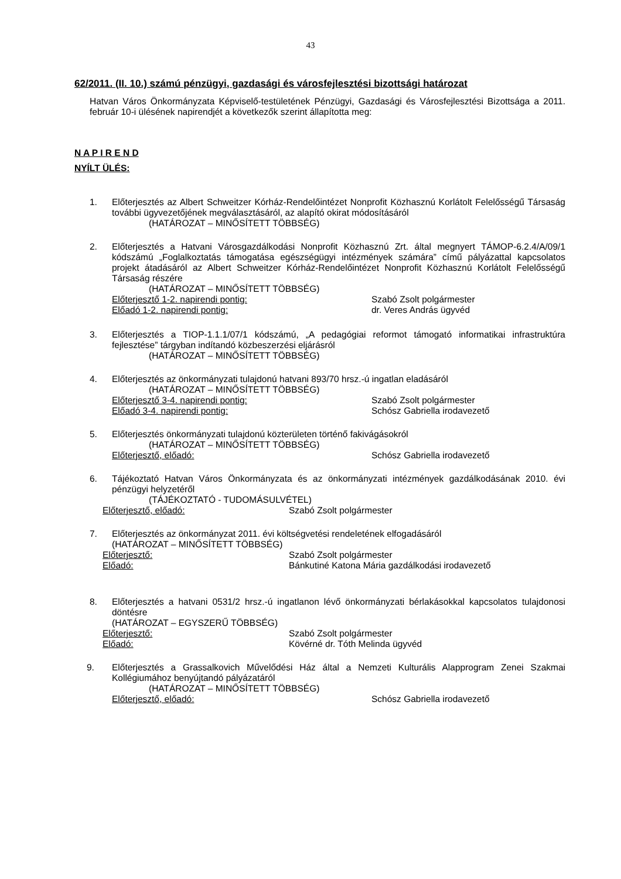43
62/2011. (II. 10.) számú pénzügyi, gazdasági és városfejlesztési bizottsági határozat
Hatvan Város Önkormányzata Képviselő-testületének Pénzügyi, Gazdasági és Városfejlesztési Bizottsága a 2011. február 10-i ülésének napirendjét a következők szerint állapította meg:
N A P I R E N D
NYÍLT ÜLÉS:
1. Előterjesztés az Albert Schweitzer Kórház-Rendelőintézet Nonprofit Közhasznú Korlátolt Felelősségű Társaság további ügyvezetőjének megválasztásáról, az alapító okirat módosításáról
(HATÁROZAT – MINŐSÍTETT TÖBBSÉG)
2. Előterjesztés a Hatvani Városgazdálkodási Nonprofit Közhasznú Zrt. által megnyert TÁMOP-6.2.4/A/09/1 kódszámú „Foglalkoztatás támogatása egészségügyi intézmények számára” című pályázattal kapcsolatos projekt átadásáról az Albert Schweitzer Kórház-Rendelőintézet Nonprofit Közhasznú Korlátolt Felelősségű Társaság részére
(HATÁROZAT – MINŐSÍTETT TÖBBSÉG)
Előterjesztő 1-2. napirendi pontig: Szabó Zsolt polgármester
Előadó 1-2. napirendi pontig: dr. Veres András ügyvéd
3. Előterjesztés a TIOP-1.1.1/07/1 kódszámú, „A pedagógiai reformot támogató informatikai infrastruktúra fejlesztése” tárgyban indítandó közbeszerzési eljárásról
(HATÁROZAT – MINŐSÍTETT TÖBBSÉG)
4. Előterjesztés az önkormányzati tulajdonú hatvani 893/70 hrsz.-ú ingatlan eladásáról
(HATÁROZAT – MINŐSÍTETT TÖBBSÉG)
Előterjesztő 3-4. napirendi pontig: Szabó Zsolt polgármester
Előadó 3-4. napirendi pontig: Schósz Gabriella irodavezető
5. Előterjesztés önkormányzati tulajdonú közterületen történő fakivágásokról
(HATÁROZAT – MINŐSÍTETT TÖBBSÉG)
Előterjesztő, előadó: Schósz Gabriella irodavezető
6. Tájékoztató Hatvan Város Önkormányzata és az önkormányzati intézmények gazdálkodásának 2010. évi pénzügyi helyzetéről
(TÁJÉKOZTATÓ - TUDOMÁSULVÉTEL)
Előterjesztő, előadó: Szabó Zsolt polgármester
7. Előterjesztés az önkormányzat 2011. évi költségvetési rendeletének elfogadásáról
(HATÁROZAT – MINŐSÍTETT TÖBBSÉG)
Előterjesztő: Szabó Zsolt polgármester
Előadó: Bánkutiné Katona Mária gazdálkodási irodavezető
8. Előterjesztés a hatvani 0531/2 hrsz.-ú ingatlanon lévő önkormányzati bérlakásokkal kapcsolatos tulajdonosi döntésre
(HATÁROZAT – EGYSZERŰ TÖBBSÉG)
Előterjesztő: Szabó Zsolt polgármester
Előadó: Kövérné dr. Tóth Melinda ügyvéd
9. Előterjesztés a Grassalkovich Művelődési Ház által a Nemzeti Kulturális Alapprogram Zenei Szakmai Kollégiumához benyújtandó pályázatáról
(HATÁROZAT – MINŐSÍTETT TÖBBSÉG)
Előterjesztő, előadó: Schósz Gabriella irodavezető